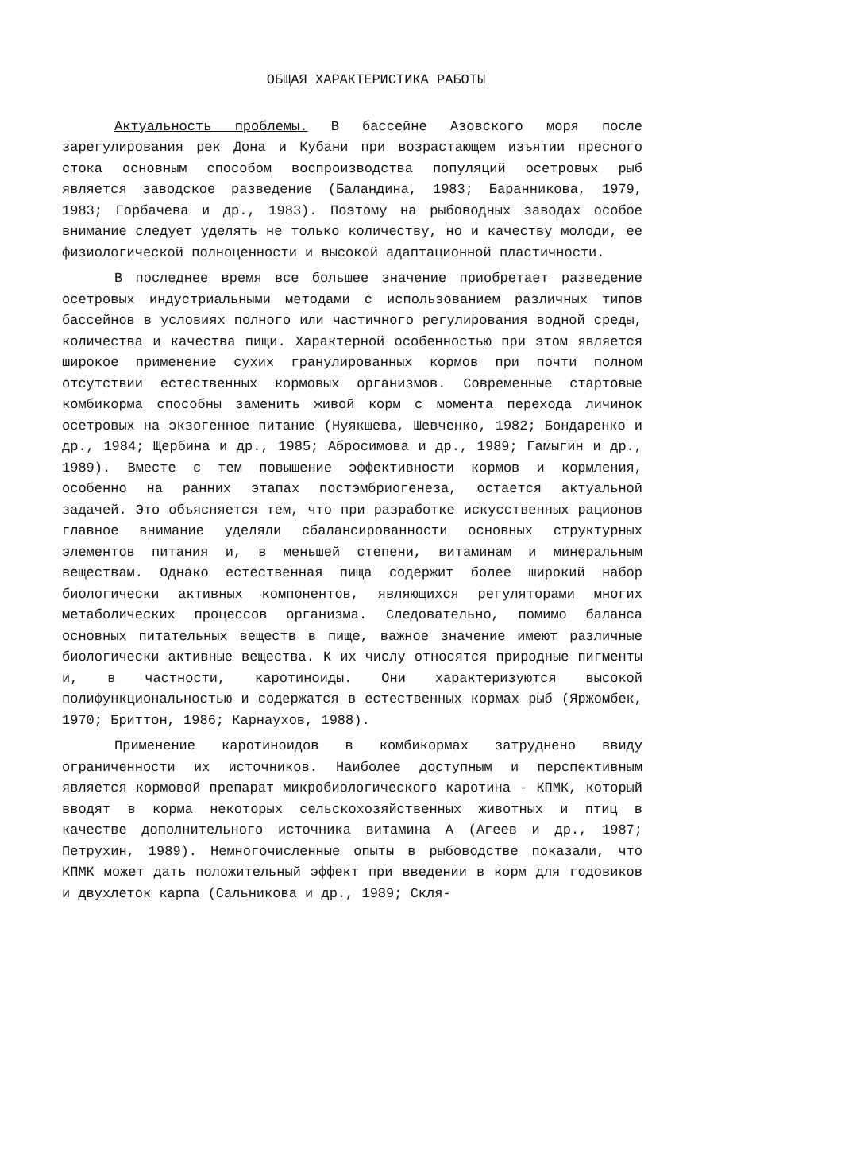ОБЩАЯ ХАРАКТЕРИСТИКА РАБОТЫ
Актуальность проблемы. В бассейне Азовского моря после зарегулирования рек Дона и Кубани при возрастающем изъятии пресного стока основным способом воспроизводства популяций осетровых рыб является заводское разведение (Баландина, 1983; Баранникова, 1979, 1983; Горбачева и др., 1983). Поэтому на рыбоводных заводах особое внимание следует уделять не только количеству, но и качеству молоди, ее физиологической полноценности и высокой адаптационной пластичности.
В последнее время все большее значение приобретает разведение осетровых индустриальными методами с использованием различных типов бассейнов в условиях полного или частичного регулирования водной среды, количества и качества пищи. Характерной особенностью при этом является широкое применение сухих гранулированных кормов при почти полном отсутствии естественных кормовых организмов. Современные стартовые комбикорма способны заменить живой корм с момента перехода личинок осетровых на экзогенное питание (Нуякшева, Шевченко, 1982; Бондаренко и др., 1984; Щербина и др., 1985; Абросимова и др., 1989; Гамыгин и др., 1989). Вместе с тем повышение эффективности кормов и кормления, особенно на ранних этапах постэмбриогенеза, остается актуальной задачей. Это объясняется тем, что при разработке искусственных рационов главное внимание уделяли сбалансированности основных структурных элементов питания и, в меньшей степени, витаминам и минеральным веществам. Однако естественная пища содержит более широкий набор биологически активных компонентов, являющихся регуляторами многих метаболических процессов организма. Следовательно, помимо баланса основных питательных веществ в пище, важное значение имеют различные биологически активные вещества. К их числу относятся природные пигменты и, в частности, каротиноиды. Они характеризуются высокой полифункциональностью и содержатся в естественных кормах рыб (Яржомбек, 1970; Бриттон, 1986; Карнаухов, 1988).
Применение каротиноидов в комбикормах затруднено ввиду ограниченности их источников. Наиболее доступным и перспективным является кормовой препарат микробиологического каротина - КПМК, который вводят в корма некоторых сельскохозяйственных животных и птиц в качестве дополнительного источника витамина А (Агеев и др., 1987; Петрухин, 1989). Немногочисленные опыты в рыбоводстве показали, что КПМК может дать положительный эффект при введении в корм для годовиков и двухлеток карпа (Сальникова и др., 1989; Скля-